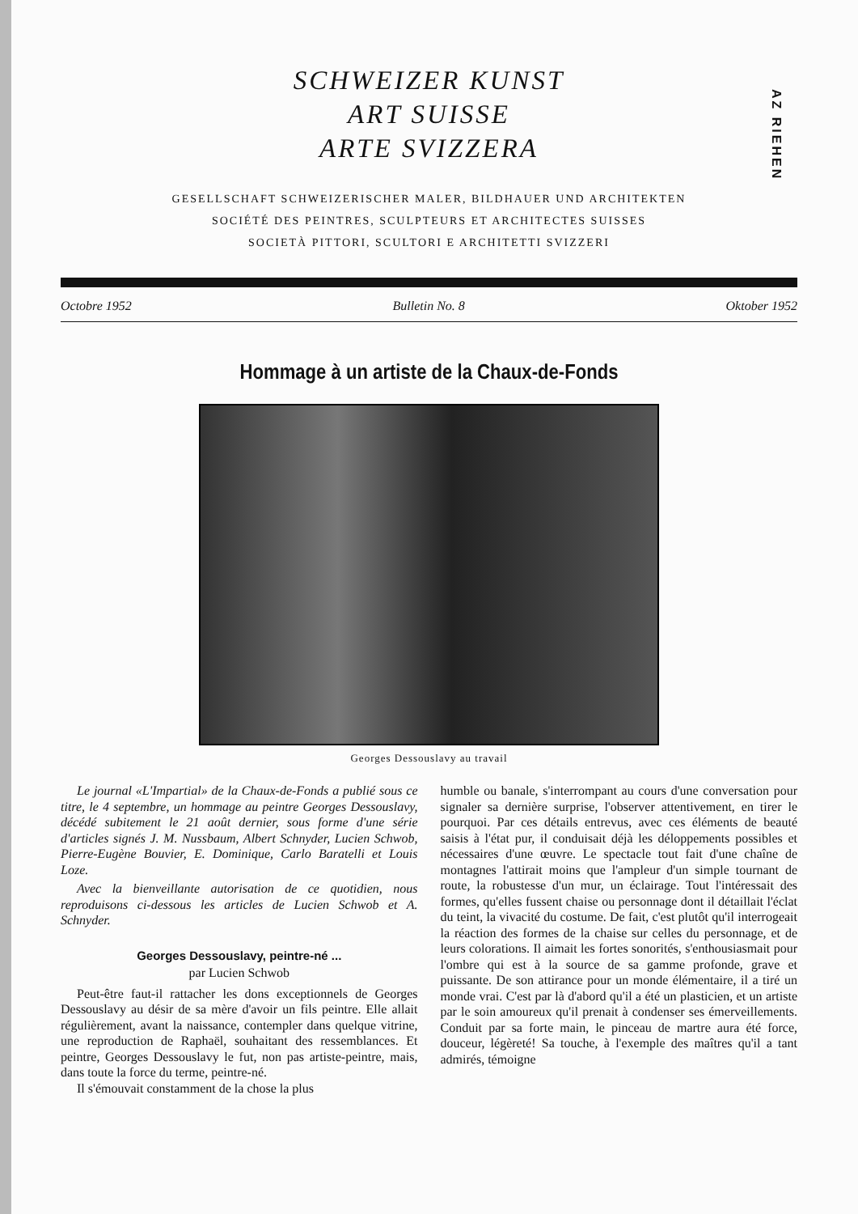AZ RIEHEN
SCHWEIZER KUNST
ART SUISSE
ARTE SVIZZERA
GESELLSCHAFT SCHWEIZERISCHER MALER, BILDHAUER UND ARCHITEKTEN
SOCIÉTÉ DES PEINTRES, SCULPTEURS ET ARCHITECTES SUISSES
SOCIETÀ PITTORI, SCULTORI E ARCHITETTI SVIZZERI
Octobre 1952 Bulletin No. 8 Oktober 1952
Hommage à un artiste de la Chaux-de-Fonds
Georges Dessouslavy au travail
Le journal «L'Impartial» de la Chaux-de-Fonds a publié sous ce titre, le 4 septembre, un hommage au peintre Georges Dessouslavy, décédé subitement le 21 août dernier, sous forme d'une série d'articles signés J. M. Nussbaum, Albert Schnyder, Lucien Schwob, Pierre-Eugène Bouvier, E. Dominique, Carlo Baratelli et Louis Loze.
Avec la bienveillante autorisation de ce quotidien, nous reproduisons ci-dessous les articles de Lucien Schwob et A. Schnyder.
Georges Dessouslavy, peintre-né ...
par Lucien Schwob
Peut-être faut-il rattacher les dons exceptionnels de Georges Dessouslavy au désir de sa mère d'avoir un fils peintre. Elle allait régulièrement, avant la naissance, contempler dans quelque vitrine, une reproduction de Raphaël, souhaitant des ressemblances. Et peintre, Georges Dessouslavy le fut, non pas artiste-peintre, mais, dans toute la force du terme, peintre-né.
Il s'émouvait constamment de la chose la plus
humble ou banale, s'interrompant au cours d'une conversation pour signaler sa dernière surprise, l'observer attentivement, en tirer le pourquoi. Par ces détails entrevus, avec ces éléments de beauté saisis à l'état pur, il conduisait déjà les déloppements possibles et nécessaires d'une œuvre. Le spectacle tout fait d'une chaîne de montagnes l'attirait moins que l'ampleur d'un simple tournant de route, la robustesse d'un mur, un éclairage. Tout l'intéressait des formes, qu'elles fussent chaise ou personnage dont il détaillait l'éclat du teint, la vivacité du costume. De fait, c'est plutôt qu'il interrogeait la réaction des formes de la chaise sur celles du personnage, et de leurs colorations. Il aimait les fortes sonorités, s'enthousiasmait pour l'ombre qui est à la source de sa gamme profonde, grave et puissante. De son attirance pour un monde élémentaire, il a tiré un monde vrai. C'est par là d'abord qu'il a été un plasticien, et un artiste par le soin amoureux qu'il prenait à condenser ses émerveillements. Conduit par sa forte main, le pinceau de martre aura été force, douceur, légèreté! Sa touche, à l'exemple des maîtres qu'il a tant admirés, témoigne